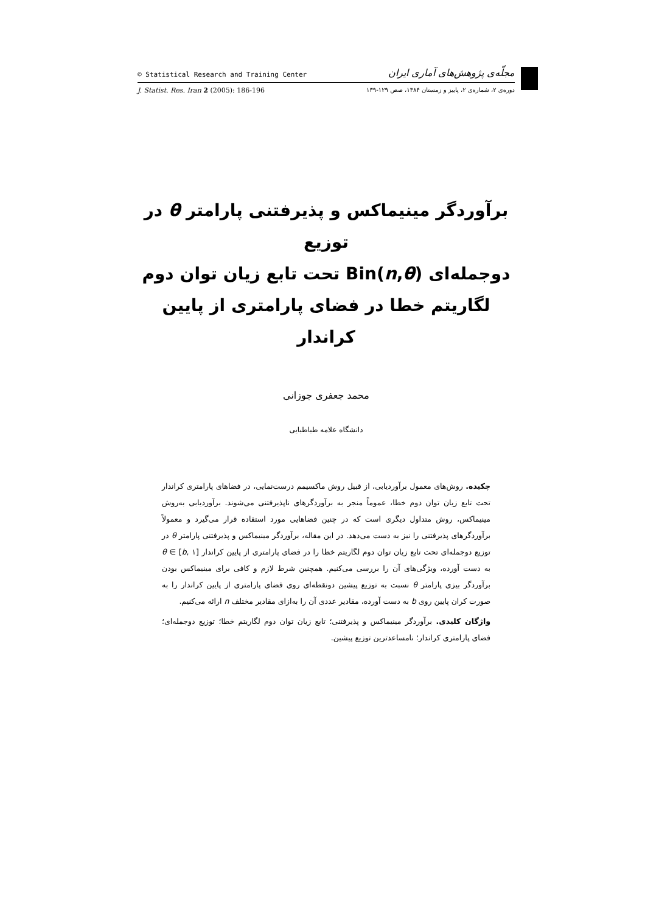© Statistical Research and Training Center مجلّه‌ی پژوهش‌های آماری ایران
J. Statist. Res. Iran 2 (2005): 186-196 دوره‌ی ۲، شماره‌ی ۲، پاییز و زمستان ۱۳۸۴، صص ۱۲۹-۱۳۹
برآوردگر مینیماکس و پذیرفتنی پارامتر θ در توزیع
دوجمله‌ای Bin(n,θ) تحت تابع زیان توان دوم
لگاریتم خطا در فضای پارامتری از پایین کراندار
محمد جعفری جوزانی
دانشگاه علامه طباطبایی
چکیده. روش‌های معمول برآوردیابی، از قبیل روش ماکسیمم درست‌نمایی، در فضاهای پارامتری کراندار تحت تابع زیان توان دوم خطا، عموماً منجر به برآوردگرهای ناپذیرفتنی می‌شوند. برآوردیابی به‌روش مینیماکس، روش متداول دیگری است که در چنین فضاهایی مورد استفاده قرار می‌گیرد و معمولاً برآوردگرهای پذیرفتنی را نیز به دست می‌دهد. در این مقاله، برآوردگر مینیماکس و پذیرفتنی پارامتر θ در توزیع دوجمله‌ای تحت تابع زیان توان دوم لگاریتم خطا را در فضای پارامتری از پایین کراندار θ ∈ [b, ۱] به دست آورده، ویژگی‌های آن را بررسی می‌کنیم. همچنین شرط لازم و کافی برای مینیماکس بودن برآوردگر بیزی پارامتر θ نسبت به توزیع پیشین دونقطه‌ای روی فضای پارامتری از پایین کراندار را به صورت کران پایین روی b به دست آورده، مقادیر عددی آن را به‌ازای مقادیر مختلف n ارائه می‌کنیم.
واژگان کلیدی. برآوردگر مینیماکس و پذیرفتنی؛ تابع زیان توان دوم لگاریتم خطا؛ توزیع دوجمله‌ای؛ فضای پارامتری کراندار؛ نامساعدترین توزیع پیشین.